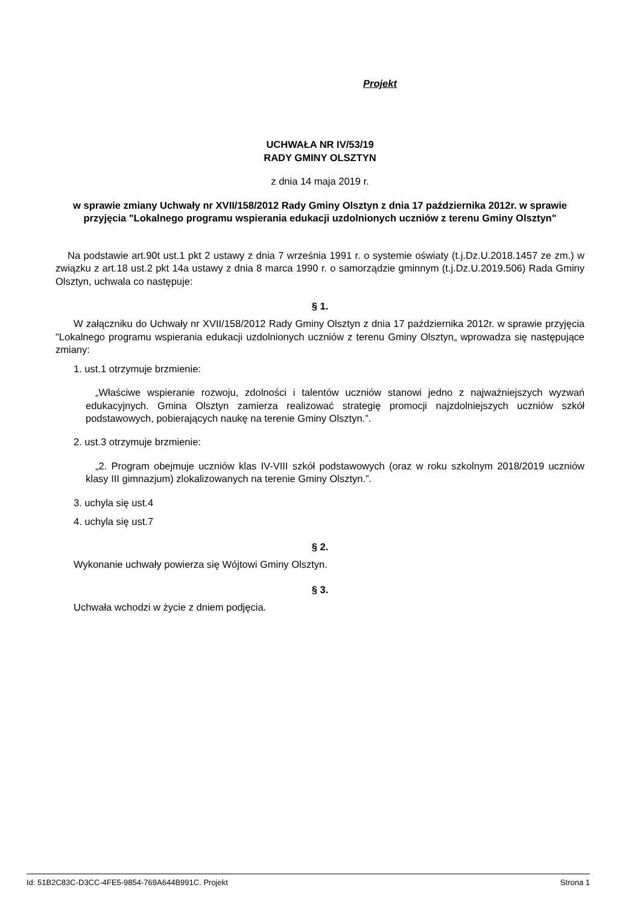Projekt
UCHWAŁA NR IV/53/19
RADY GMINY OLSZTYN
z dnia 14 maja 2019 r.
w sprawie zmiany Uchwały nr XVII/158/2012 Rady Gminy Olsztyn z dnia 17 października 2012r. w sprawie przyjęcia "Lokalnego programu wspierania edukacji uzdolnionych uczniów z terenu Gminy Olsztyn"
Na podstawie art.90t ust.1 pkt 2 ustawy z dnia 7 września 1991 r. o systemie oświaty (t.j.Dz.U.2018.1457 ze zm.) w związku z art.18 ust.2 pkt 14a ustawy z dnia 8 marca 1990 r. o samorządzie gminnym (t.j.Dz.U.2019.506) Rada Gminy Olsztyn, uchwala co następuje:
§ 1.
W załączniku do Uchwały nr XVII/158/2012 Rady Gminy Olsztyn z dnia 17 października 2012r. w sprawie przyjęcia "Lokalnego programu wspierania edukacji uzdolnionych uczniów z terenu Gminy Olsztyn„ wprowadza się następujące zmiany:
1. ust.1 otrzymuje brzmienie:
„Właściwe wspieranie rozwoju, zdolności i talentów uczniów stanowi jedno z najważniejszych wyzwań edukacyjnych. Gmina Olsztyn zamierza realizować strategię promocji najzdolniejszych uczniów szkół podstawowych, pobierających naukę na terenie Gminy Olsztyn.”.
2. ust.3 otrzymuje brzmienie:
„2. Program obejmuje uczniów klas IV-VIII szkół podstawowych (oraz w roku szkolnym 2018/2019 uczniów klasy III gimnazjum) zlokalizowanych na terenie Gminy Olsztyn.”.
3. uchyla się ust.4
4. uchyla się ust.7
§ 2.
Wykonanie uchwały powierza się Wójtowi Gminy Olsztyn.
§ 3.
Uchwała wchodzi w życie z dniem podjęcia.
Id: 51B2C83C-D3CC-4FE5-9854-769A644B991C. Projekt Strona 1